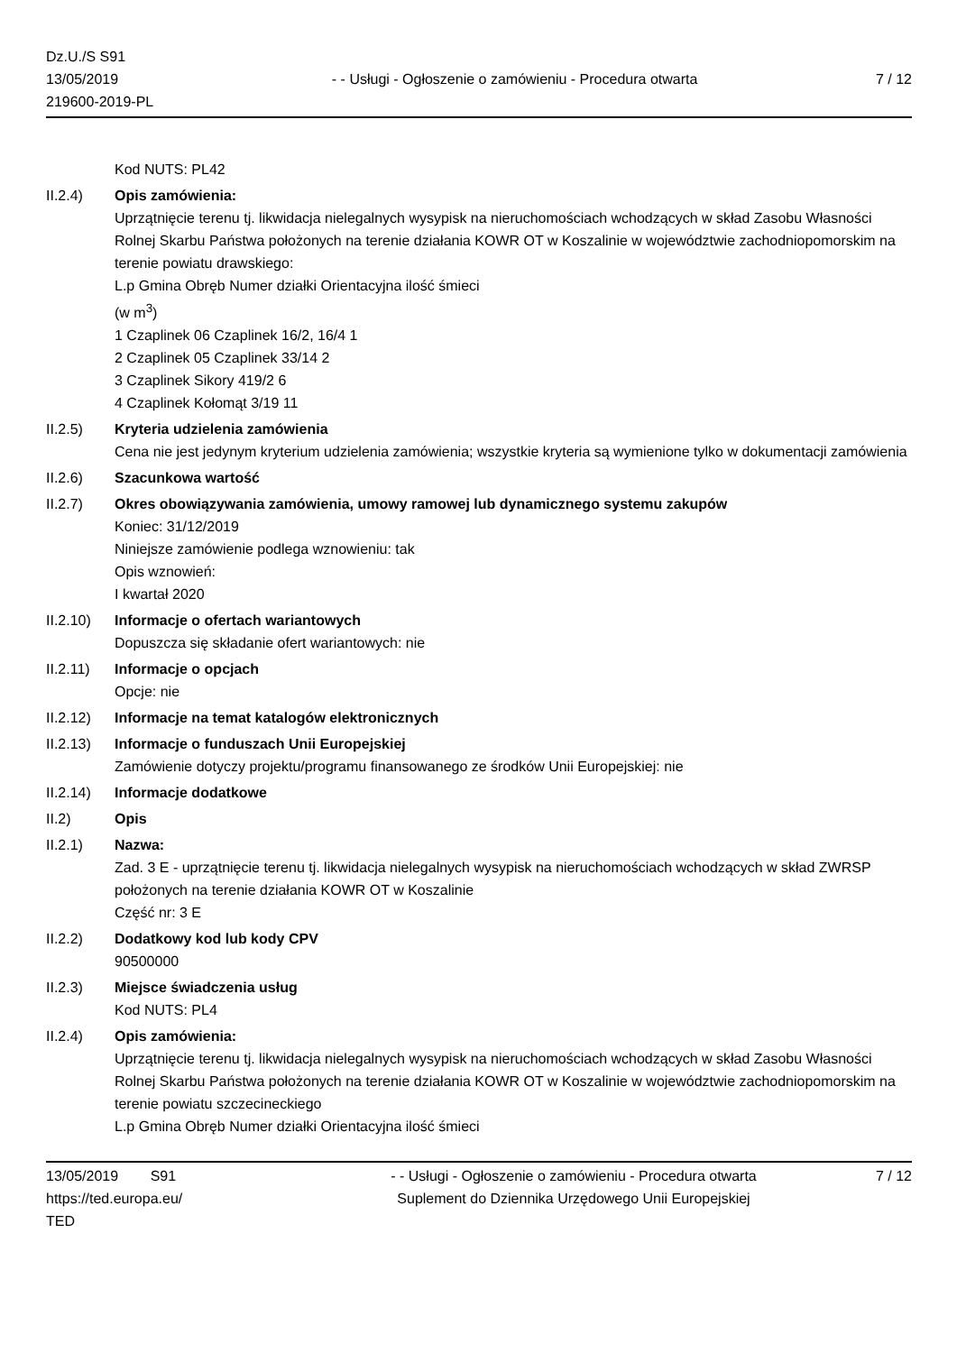Dz.U./S S91
13/05/2019
219600-2019-PL
- - Usługi - Ogłoszenie o zamówieniu - Procedura otwarta
7 / 12
Kod NUTS: PL42
II.2.4) Opis zamówienia:
Uprzątnięcie terenu tj. likwidacja nielegalnych wysypisk na nieruchomościach wchodzących w skład Zasobu Własności Rolnej Skarbu Państwa położonych na terenie działania KOWR OT w Koszalinie w województwie zachodniopomorskim na terenie powiatu drawskiego:
L.p Gmina Obręb Numer działki Orientacyjna ilość śmieci
(w m<sup>3</sup>)
1 Czaplinek 06 Czaplinek 16/2, 16/4 1
2 Czaplinek 05 Czaplinek 33/14 2
3 Czaplinek Sikory 419/2 6
4 Czaplinek Kołomąt 3/19 11
II.2.5) Kryteria udzielenia zamówienia
Cena nie jest jedynym kryterium udzielenia zamówienia; wszystkie kryteria są wymienione tylko w dokumentacji zamówienia
II.2.6) Szacunkowa wartość
II.2.7) Okres obowiązywania zamówienia, umowy ramowej lub dynamicznego systemu zakupów
Koniec: 31/12/2019
Niniejsze zamówienie podlega wznowieniu: tak
Opis wznowień:
I kwartał 2020
II.2.10)
Informacje o ofertach wariantowych
Dopuszcza się składanie ofert wariantowych: nie
II.2.11)
Informacje o opcjach
Opcje: nie
II.2.12)
Informacje na temat katalogów elektronicznych
II.2.13)
Informacje o funduszach Unii Europejskiej
Zamówienie dotyczy projektu/programu finansowanego ze środków Unii Europejskiej: nie
II.2.14)
Informacje dodatkowe
II.2) Opis
II.2.1) Nazwa:
Zad. 3 E - uprzątnięcie terenu tj. likwidacja nielegalnych wysypisk na nieruchomościach wchodzących w skład ZWRSP położonych na terenie działania KOWR OT w Koszalinie
Część nr: 3 E
II.2.2) Dodatkowy kod lub kody CPV
90500000
II.2.3) Miejsce świadczenia usług
Kod NUTS: PL4
II.2.4) Opis zamówienia:
Uprzątnięcie terenu tj. likwidacja nielegalnych wysypisk na nieruchomościach wchodzących w skład Zasobu Własności Rolnej Skarbu Państwa położonych na terenie działania KOWR OT w Koszalinie w województwie zachodniopomorskim na terenie powiatu szczecineckiego
L.p Gmina Obręb Numer działki Orientacyjna ilość śmieci
13/05/2019 S91
https://ted.europa.eu/
TED
- - Usługi - Ogłoszenie o zamówieniu - Procedura otwarta
Suplement do Dziennika Urzędowego Unii Europejskiej
7 / 12